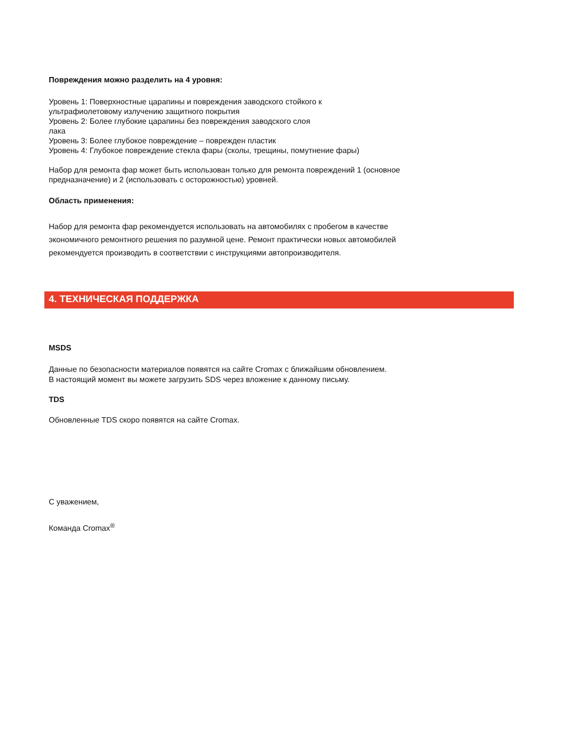Повреждения можно разделить на 4 уровня:
Уровень 1: Поверхностные царапины и повреждения заводского стойкого к
ультрафиолетовому излучению защитного покрытия
Уровень 2: Более глубокие царапины без повреждения заводского слоя
лака
Уровень 3: Более глубокое повреждение – поврежден пластик
Уровень 4: Глубокое повреждение стекла фары (сколы, трещины, помутнение фары)
Набор для ремонта фар может быть использован только для ремонта повреждений 1 (основное предназначение) и 2 (использовать с осторожностью) уровней.
Область применения:
Набор для ремонта фар рекомендуется использовать на автомобилях с пробегом в качестве экономичного ремонтного решения по разумной цене. Ремонт практически новых автомобилей рекомендуется производить в соответствии с инструкциями автопроизводителя.
4. ТЕХНИЧЕСКАЯ ПОДДЕРЖКА
MSDS
Данные по безопасности материалов появятся на сайте Cromax с ближайшим обновлением.
В настоящий момент вы можете загрузить SDS через вложение к данному письму.
TDS
Обновленные TDS скоро появятся на сайте Cromax.
С уважением,
Команда Cromax<sup>®</sup>